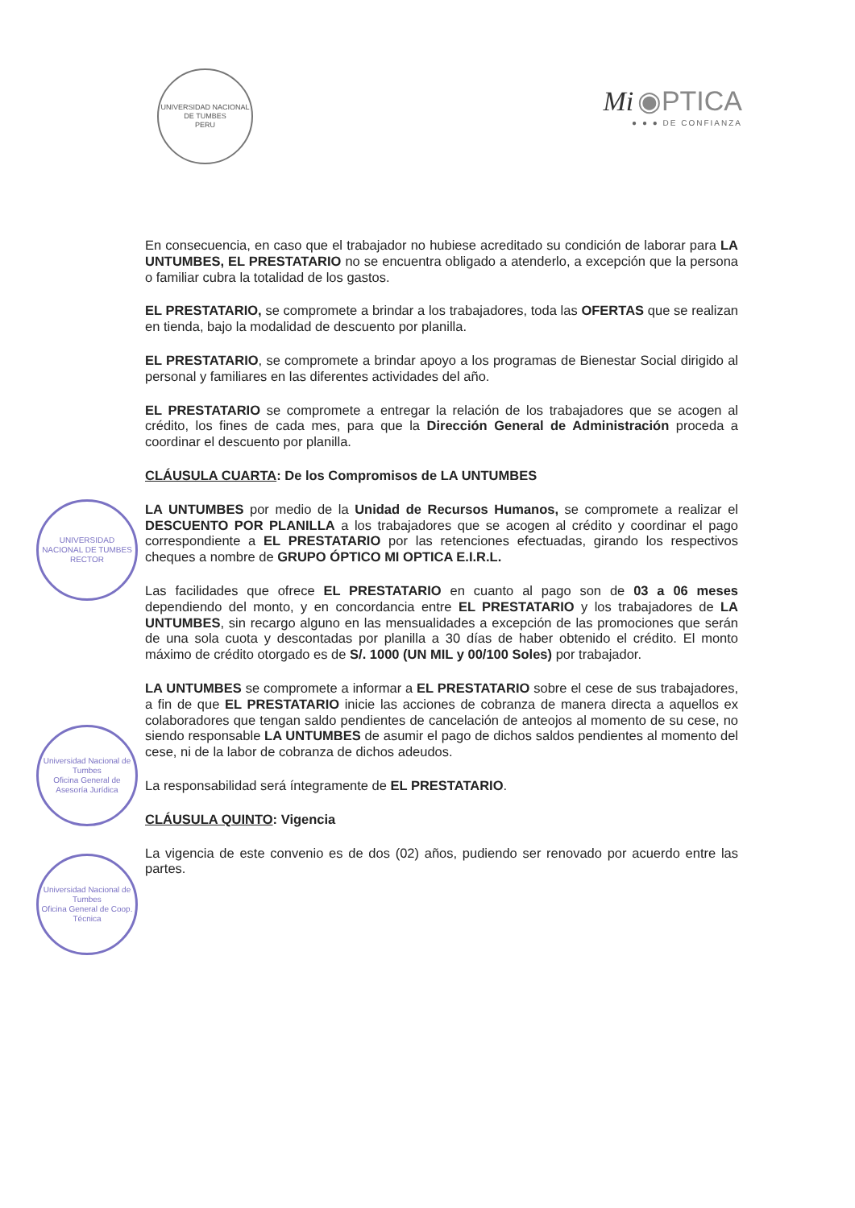UNIVERSIDAD NACIONAL DE TUMBES
PERU
Mi ◉PTICA
● ● ● DE CONFIANZA
En consecuencia, en caso que el trabajador no hubiese acreditado su condición de laborar para LA UNTUMBES, EL PRESTATARIO no se encuentra obligado a atenderlo, a excepción que la persona o familiar cubra la totalidad de los gastos.
EL PRESTATARIO, se compromete a brindar a los trabajadores, toda las OFERTAS que se realizan en tienda, bajo la modalidad de descuento por planilla.
EL PRESTATARIO, se compromete a brindar apoyo a los programas de Bienestar Social dirigido al personal y familiares en las diferentes actividades del año.
EL PRESTATARIO se compromete a entregar la relación de los trabajadores que se acogen al crédito, los fines de cada mes, para que la Dirección General de Administración proceda a coordinar el descuento por planilla.
CLÁUSULA CUARTA: De los Compromisos de LA UNTUMBES
LA UNTUMBES por medio de la Unidad de Recursos Humanos, se compromete a realizar el DESCUENTO POR PLANILLA a los trabajadores que se acogen al crédito y coordinar el pago correspondiente a EL PRESTATARIO por las retenciones efectuadas, girando los respectivos cheques a nombre de GRUPO ÓPTICO MI OPTICA E.I.R.L.
Las facilidades que ofrece EL PRESTATARIO en cuanto al pago son de 03 a 06 meses dependiendo del monto, y en concordancia entre EL PRESTATARIO y los trabajadores de LA UNTUMBES, sin recargo alguno en las mensualidades a excepción de las promociones que serán de una sola cuota y descontadas por planilla a 30 días de haber obtenido el crédito. El monto máximo de crédito otorgado es de S/. 1000 (UN MIL y 00/100 Soles) por trabajador.
LA UNTUMBES se compromete a informar a EL PRESTATARIO sobre el cese de sus trabajadores, a fin de que EL PRESTATARIO inicie las acciones de cobranza de manera directa a aquellos ex colaboradores que tengan saldo pendientes de cancelación de anteojos al momento de su cese, no siendo responsable LA UNTUMBES de asumir el pago de dichos saldos pendientes al momento del cese, ni de la labor de cobranza de dichos adeudos.
La responsabilidad será íntegramente de EL PRESTATARIO.
CLÁUSULA QUINTO: Vigencia
La vigencia de este convenio es de dos (02) años, pudiendo ser renovado por acuerdo entre las partes.
UNIVERSIDAD NACIONAL DE TUMBES
RECTOR
Universidad Nacional de Tumbes
Oficina General de Asesoría Jurídica
Universidad Nacional de Tumbes
Oficina General de Coop. Técnica